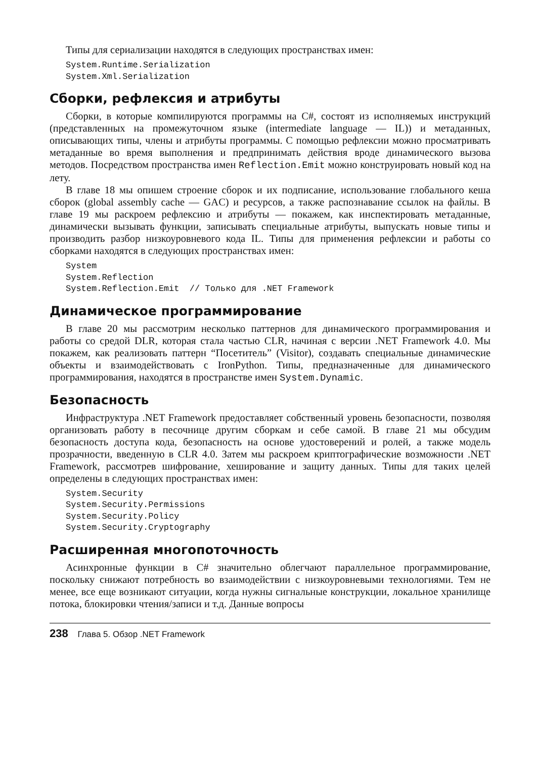Типы для сериализации находятся в следующих пространствах имен:
System.Runtime.Serialization
System.Xml.Serialization
Сборки, рефлексия и атрибуты
Сборки, в которые компилируются программы на C#, состоят из исполняемых инструкций (представленных на промежуточном языке (intermediate language — IL)) и метаданных, описывающих типы, члены и атрибуты программы. С помощью рефлексии можно просматривать метаданные во время выполнения и предпринимать действия вроде динамического вызова методов. Посредством пространства имен Reflection.Emit можно конструировать новый код на лету.
В главе 18 мы опишем строение сборок и их подписание, использование глобального кеша сборок (global assembly cache — GAC) и ресурсов, а также распознавание ссылок на файлы. В главе 19 мы раскроем рефлексию и атрибуты — покажем, как инспектировать метаданные, динамически вызывать функции, записывать специальные атрибуты, выпускать новые типы и производить разбор низкоуровневого кода IL. Типы для применения рефлексии и работы со сборками находятся в следующих пространствах имен:
System
System.Reflection
System.Reflection.Emit  // Только для .NET Framework
Динамическое программирование
В главе 20 мы рассмотрим несколько паттернов для динамического программирования и работы со средой DLR, которая стала частью CLR, начиная с версии .NET Framework 4.0. Мы покажем, как реализовать паттерн “Посетитель” (Visitor), создавать специальные динамические объекты и взаимодействовать с IronPython. Типы, предназначенные для динамического программирования, находятся в пространстве имен System.Dynamic.
Безопасность
Инфраструктура .NET Framework предоставляет собственный уровень безопасности, позволяя организовать работу в песочнице другим сборкам и себе самой. В главе 21 мы обсудим безопасность доступа кода, безопасность на основе удостоверений и ролей, а также модель прозрачности, введенную в CLR 4.0. Затем мы раскроем криптографические возможности .NET Framework, рассмотрев шифрование, хеширование и защиту данных. Типы для таких целей определены в следующих пространствах имен:
System.Security
System.Security.Permissions
System.Security.Policy
System.Security.Cryptography
Расширенная многопоточность
Асинхронные функции в C# значительно облегчают параллельное программирование, поскольку снижают потребность во взаимодействии с низкоуровневыми технологиями. Тем не менее, все еще возникают ситуации, когда нужны сигнальные конструкции, локальное хранилище потока, блокировки чтения/записи и т.д. Данные вопросы
238 Глава 5. Обзор .NET Framework